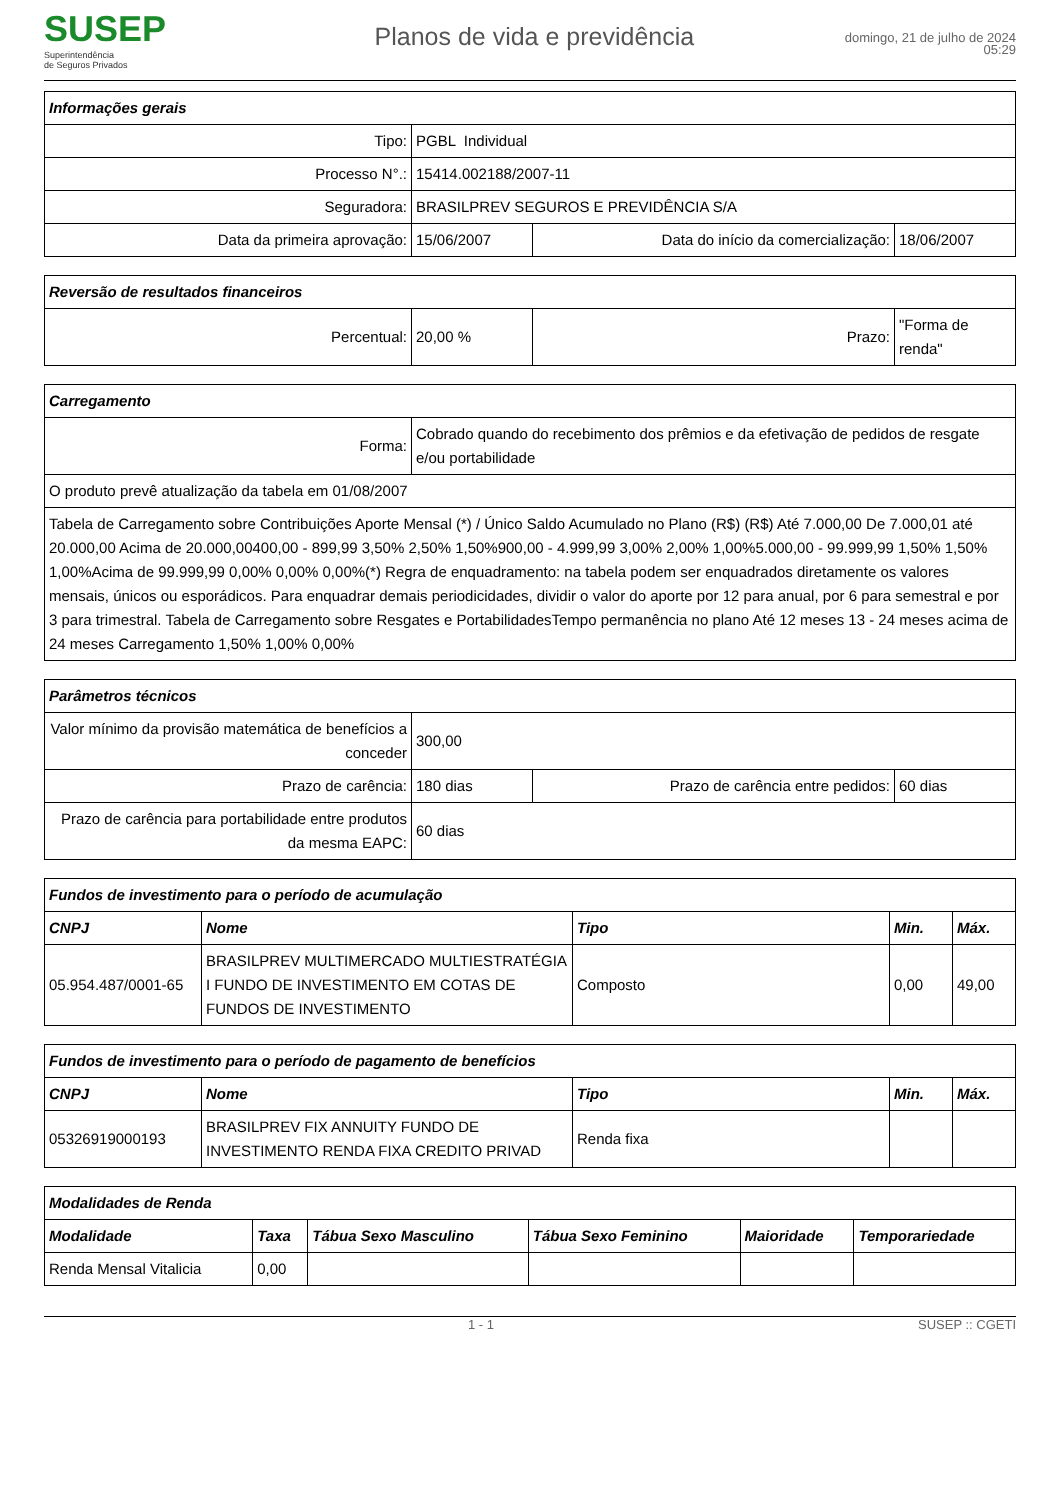SUSEP
Superintendência
de Seguros Privados
Planos de vida e previdência
domingo, 21 de julho de 2024
05:29
| Informações gerais | | | |
| Tipo: | PGBL Individual | | |
| Processo N°.: | 15414.002188/2007-11 | | |
| Seguradora: | BRASILPREV SEGUROS E PREVIDÊNCIA S/A | | |
| Data da primeira aprovação: | 15/06/2007 | Data do início da comercialização: | 18/06/2007 |
| Reversão de resultados financeiros | | | |
| Percentual: | 20,00 % | Prazo: | "Forma de renda" |
| Carregamento | |
| Forma: | Cobrado quando do recebimento dos prêmios e da efetivação de pedidos de resgate e/ou portabilidade |
| O produto prevê atualização da tabela em 01/08/2007 | |
| Tabela de Carregamento sobre Contribuições Aporte Mensal (*) / Único Saldo Acumulado no Plano (R$) (R$) Até 7.000,00 De 7.000,01 até 20.000,00 Acima de 20.000,00400,00 - 899,99 3,50% 2,50% 1,50%900,00 - 4.999,99 3,00% 2,00% 1,00%5.000,00 - 99.999,99 1,50% 1,50% 1,00%Acima de 99.999,99 0,00% 0,00% 0,00%(*) Regra de enquadramento: na tabela podem ser enquadrados diretamente os valores mensais, únicos ou esporádicos. Para enquadrar demais periodicidades, dividir o valor do aporte por 12 para anual, por 6 para semestral e por 3 para trimestral. Tabela de Carregamento sobre Resgates e PortabilidadesTempo permanência no plano Até 12 meses 13 - 24 meses acima de 24 meses Carregamento 1,50% 1,00% 0,00% | |
| Parâmetros técnicos | | | |
| Valor mínimo da provisão matemática de benefícios a conceder | 300,00 | | |
| Prazo de carência: | 180 dias | Prazo de carência entre pedidos: | 60 dias |
| Prazo de carência para portabilidade entre produtos da mesma EAPC: | 60 dias | | |
| Fundos de investimento para o período de acumulação | | | | |
| CNPJ | Nome | Tipo | Min. | Máx. |
| 05.954.487/0001-65 | BRASILPREV MULTIMERCADO MULTIESTRATÉGIA I FUNDO DE INVESTIMENTO EM COTAS DE FUNDOS DE INVESTIMENTO | Composto | 0,00 | 49,00 |
| Fundos de investimento para o período de pagamento de benefícios | | | | |
| CNPJ | Nome | Tipo | Min. | Máx. |
| 05326919000193 | BRASILPREV FIX ANNUITY FUNDO DE INVESTIMENTO RENDA FIXA CREDITO PRIVAD | Renda fixa | | |
| Modalidades de Renda | | | | | |
| Modalidade | Taxa | Tábua Sexo Masculino | Tábua Sexo Feminino | Maioridade | Temporariedade |
| Renda Mensal Vitalicia | 0,00 | | | | |
1 - 1 SUSEP :: CGETI